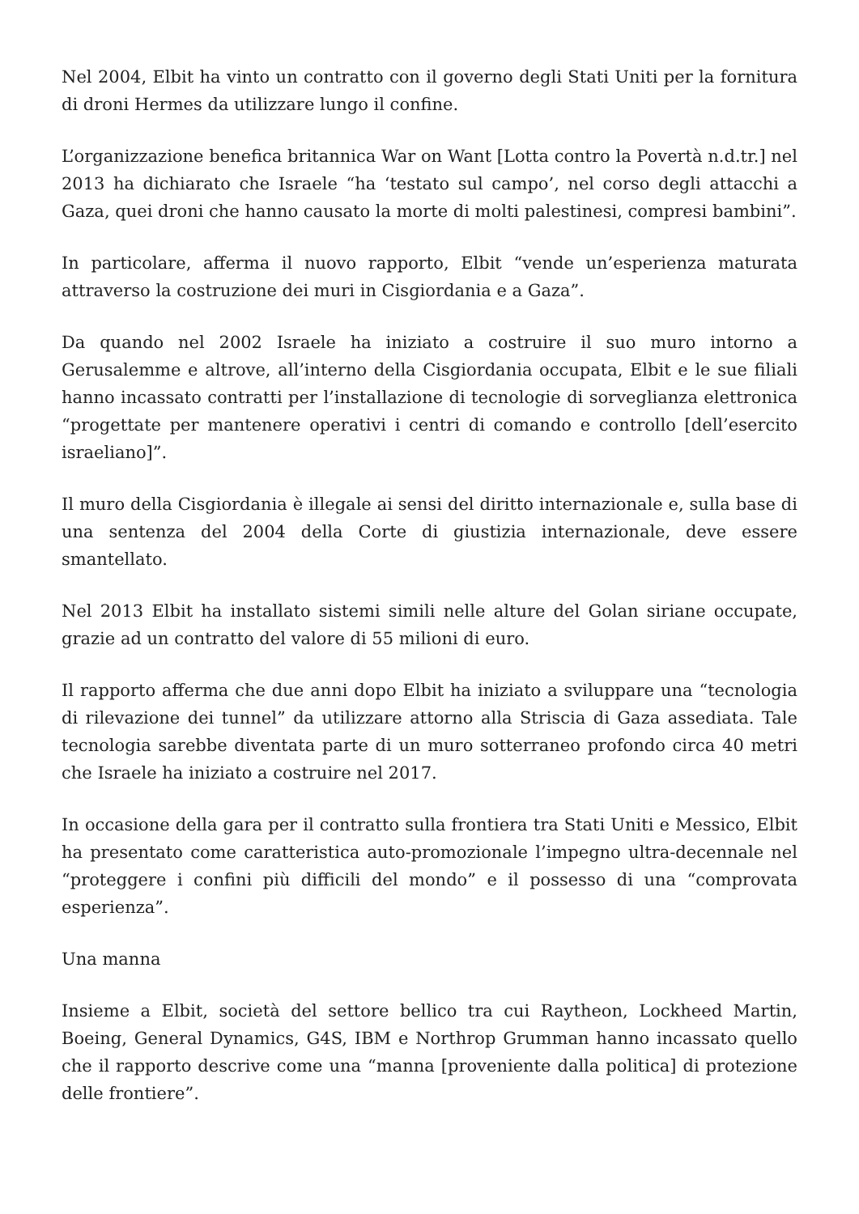Nel 2004, Elbit ha vinto un contratto con il governo degli Stati Uniti per la fornitura di droni Hermes da utilizzare lungo il confine.
L’organizzazione benefica britannica War on Want [Lotta contro la Povertà n.d.tr.] nel 2013 ha dichiarato che Israele “ha ‘testato sul campo’, nel corso degli attacchi a Gaza, quei droni che hanno causato la morte di molti palestinesi, compresi bambini”.
In particolare, afferma il nuovo rapporto, Elbit “vende un’esperienza maturata attraverso la costruzione dei muri in Cisgiordania e a Gaza”.
Da quando nel 2002 Israele ha iniziato a costruire il suo muro intorno a Gerusalemme e altrove, all’interno della Cisgiordania occupata, Elbit e le sue filiali hanno incassato contratti per l’installazione di tecnologie di sorveglianza elettronica “progettate per mantenere operativi i centri di comando e controllo [dell’esercito israeliano]”.
Il muro della Cisgiordania è illegale ai sensi del diritto internazionale e, sulla base di una sentenza del 2004 della Corte di giustizia internazionale, deve essere smantellato.
Nel 2013 Elbit ha installato sistemi simili nelle alture del Golan siriane occupate, grazie ad un contratto del valore di 55 milioni di euro.
Il rapporto afferma che due anni dopo Elbit ha iniziato a sviluppare una “tecnologia di rilevazione dei tunnel” da utilizzare attorno alla Striscia di Gaza assediata. Tale tecnologia sarebbe diventata parte di un muro sotterraneo profondo circa 40 metri che Israele ha iniziato a costruire nel 2017.
In occasione della gara per il contratto sulla frontiera tra Stati Uniti e Messico, Elbit ha presentato come caratteristica auto-promozionale l’impegno ultra-decennale nel “proteggere i confini più difficili del mondo” e il possesso di una “comprovata esperienza”.
Una manna
Insieme a Elbit, società del settore bellico tra cui Raytheon, Lockheed Martin, Boeing, General Dynamics, G4S, IBM e Northrop Grumman hanno incassato quello che il rapporto descrive come una “manna [proveniente dalla politica] di protezione delle frontiere”.